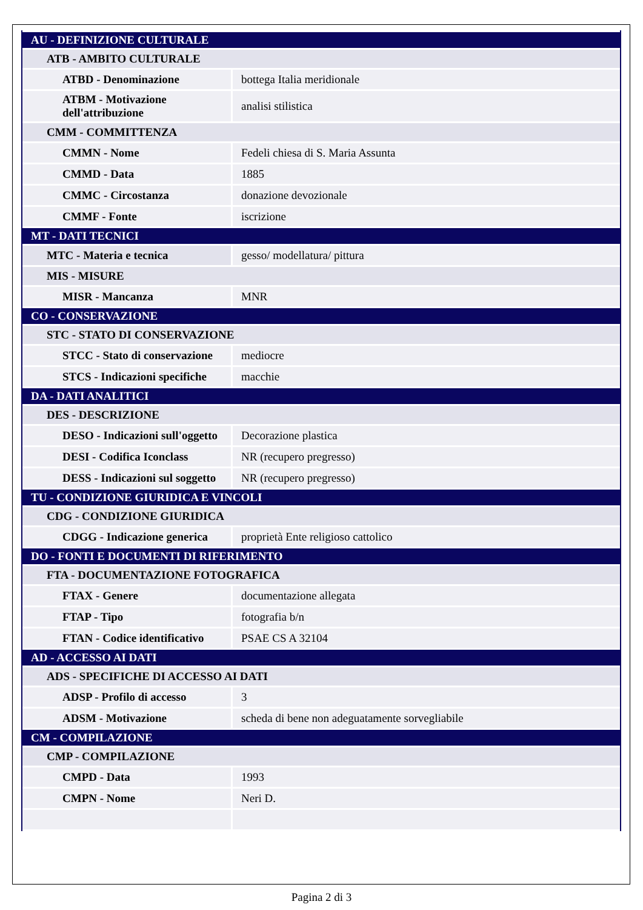| AU - DEFINIZIONE CULTURALE | |
| ATB - AMBITO CULTURALE | |
| ATBD - Denominazione | bottega Italia meridionale |
| ATBM - Motivazione dell'attribuzione | analisi stilistica |
| CMM - COMMITTENZA | |
| CMMN - Nome | Fedeli chiesa di S. Maria Assunta |
| CMMD - Data | 1885 |
| CMMC - Circostanza | donazione devozionale |
| CMMF - Fonte | iscrizione |
| MT - DATI TECNICI | |
| MTC - Materia e tecnica | gesso/ modellatura/ pittura |
| MIS - MISURE | |
| MISR - Mancanza | MNR |
| CO - CONSERVAZIONE | |
| STC - STATO DI CONSERVAZIONE | |
| STCC - Stato di conservazione | mediocre |
| STCS - Indicazioni specifiche | macchie |
| DA - DATI ANALITICI | |
| DES - DESCRIZIONE | |
| DESO - Indicazioni sull'oggetto | Decorazione plastica |
| DESI - Codifica Iconclass | NR (recupero pregresso) |
| DESS - Indicazioni sul soggetto | NR (recupero pregresso) |
| TU - CONDIZIONE GIURIDICA E VINCOLI | |
| CDG - CONDIZIONE GIURIDICA | |
| CDGG - Indicazione generica | proprietà Ente religioso cattolico |
| DO - FONTI E DOCUMENTI DI RIFERIMENTO | |
| FTA - DOCUMENTAZIONE FOTOGRAFICA | |
| FTAX - Genere | documentazione allegata |
| FTAP - Tipo | fotografia b/n |
| FTAN - Codice identificativo | PSAE CS A 32104 |
| AD - ACCESSO AI DATI | |
| ADS - SPECIFICHE DI ACCESSO AI DATI | |
| ADSP - Profilo di accesso | 3 |
| ADSM - Motivazione | scheda di bene non adeguatamente sorvegliabile |
| CM - COMPILAZIONE | |
| CMP - COMPILAZIONE | |
| CMPD - Data | 1993 |
| CMPN - Nome | Neri D. |
Pagina 2 di 3